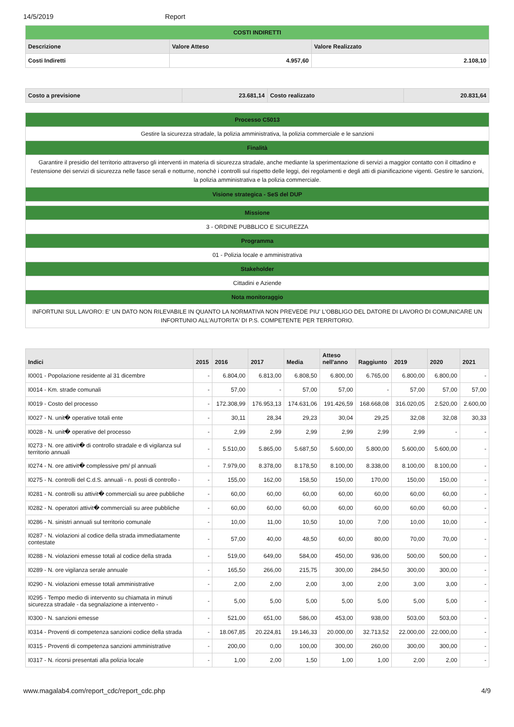14/5/2019 Report
| COSTI INDIRETTI | | |
| Descrizione | Valore Atteso | Valore Realizzato |
| Costi Indiretti | 4.957,60 | 2.108,10 |
| Costo a previsione | 23.681,14 | Costo realizzato | 20.831,64 |
| Processo C5013 |
| Gestire la sicurezza stradale, la polizia amministrativa, la polizia commerciale e le sanzioni |
| Finalità |
| Garantire il presidio del territorio attraverso gli interventi in materia di sicurezza stradale, anche mediante la sperimentazione di servizi a maggior contatto con il cittadino e l'estensione dei servizi di sicurezza nelle fasce serali e notturne, nonchè i controlli sul rispetto delle leggi, dei regolamenti e degli atti di pianificazione vigenti. Gestire le sanzioni, la polizia amministrativa e la polizia commerciale. |
| Visione strategica - SeS del DUP |
| Missione |
| 3 - ORDINE PUBBLICO E SICUREZZA |
| Programma |
| 01 - Polizia locale e amministrativa |
| Stakeholder |
| Cittadini e Aziende |
| Nota monitoraggio |
| INFORTUNI SUL LAVORO: E' UN DATO NON RILEVABILE IN QUANTO LA NORMATIVA NON PREVEDE PIU' L'OBBLIGO DEL DATORE DI LAVORO DI COMUNICARE UN INFORTUNIO ALL'AUTORITA' DI P.S. COMPETENTE PER TERRITORIO. |
| Indici | 2015 | 2016 | 2017 | Media | Atteso nell'anno | Raggiunto | 2019 | 2020 | 2021 |
| --- | --- | --- | --- | --- | --- | --- | --- | --- | --- |
| I0001 - Popolazione residente al 31 dicembre | - | 6.804,00 | 6.813,00 | 6.808,50 | 6.800,00 | 6.765,00 | 6.800,00 | 6.800,00 | - |
| I0014 - Km. strade comunali | - | 57,00 | - | 57,00 | 57,00 | - | 57,00 | 57,00 | 57,00 |
| I0019 - Costo del processo | - | 172.308,99 | 176.953,13 | 174.631,06 | 191.426,59 | 168.668,08 | 316.020,05 | 2.520,00 | 2.600,00 |
| I0027 - N. unit� operative totali ente | - | 30,11 | 28,34 | 29,23 | 30,04 | 29,25 | 32,08 | 32,08 | 30,33 |
| I0028 - N. unit� operative del processo | - | 2,99 | 2,99 | 2,99 | 2,99 | 2,99 | 2,99 | - | - |
| I0273 - N. ore attivit� di controllo stradale e di vigilanza sul territorio annuali | - | 5.510,00 | 5.865,00 | 5.687,50 | 5.600,00 | 5.800,00 | 5.600,00 | 5.600,00 | - |
| I0274 - N. ore attivit� complessive pm/ pl annuali | - | 7.979,00 | 8.378,00 | 8.178,50 | 8.100,00 | 8.338,00 | 8.100,00 | 8.100,00 | - |
| I0275 - N. controlli del C.d.S. annuali - n. posti di controllo - | - | 155,00 | 162,00 | 158,50 | 150,00 | 170,00 | 150,00 | 150,00 | - |
| I0281 - N. controlli su attivit� commerciali su aree pubbliche | - | 60,00 | 60,00 | 60,00 | 60,00 | 60,00 | 60,00 | 60,00 | - |
| I0282 - N. operatori attivit� commerciali su aree pubbliche | - | 60,00 | 60,00 | 60,00 | 60,00 | 60,00 | 60,00 | 60,00 | - |
| I0286 - N. sinistri annuali sul territorio comunale | - | 10,00 | 11,00 | 10,50 | 10,00 | 7,00 | 10,00 | 10,00 | - |
| I0287 - N. violazioni al codice della strada immediatamente contestate | - | 57,00 | 40,00 | 48,50 | 60,00 | 80,00 | 70,00 | 70,00 | - |
| I0288 - N. violazioni emesse totali al codice della strada | - | 519,00 | 649,00 | 584,00 | 450,00 | 936,00 | 500,00 | 500,00 | - |
| I0289 - N. ore vigilanza serale annuale | - | 165,50 | 266,00 | 215,75 | 300,00 | 284,50 | 300,00 | 300,00 | - |
| I0290 - N. violazioni emesse totali amministrative | - | 2,00 | 2,00 | 2,00 | 3,00 | 2,00 | 3,00 | 3,00 | - |
| I0295 - Tempo medio di intervento su chiamata in minuti sicurezza stradale - da segnalazione a intervento - | - | 5,00 | 5,00 | 5,00 | 5,00 | 5,00 | 5,00 | 5,00 | - |
| I0300 - N. sanzioni emesse | - | 521,00 | 651,00 | 586,00 | 453,00 | 938,00 | 503,00 | 503,00 | - |
| I0314 - Proventi di competenza sanzioni codice della strada | - | 18.067,85 | 20.224,81 | 19.146,33 | 20.000,00 | 32.713,52 | 22.000,00 | 22.000,00 | - |
| I0315 - Proventi di competenza sanzioni amministrative | - | 200,00 | 0,00 | 100,00 | 300,00 | 260,00 | 300,00 | 300,00 | - |
| I0317 - N. ricorsi presentati alla polizia locale | - | 1,00 | 2,00 | 1,50 | 1,00 | 1,00 | 2,00 | 2,00 | - |
www.magalab4.com/report_cdc/report_cdc.php 4/9